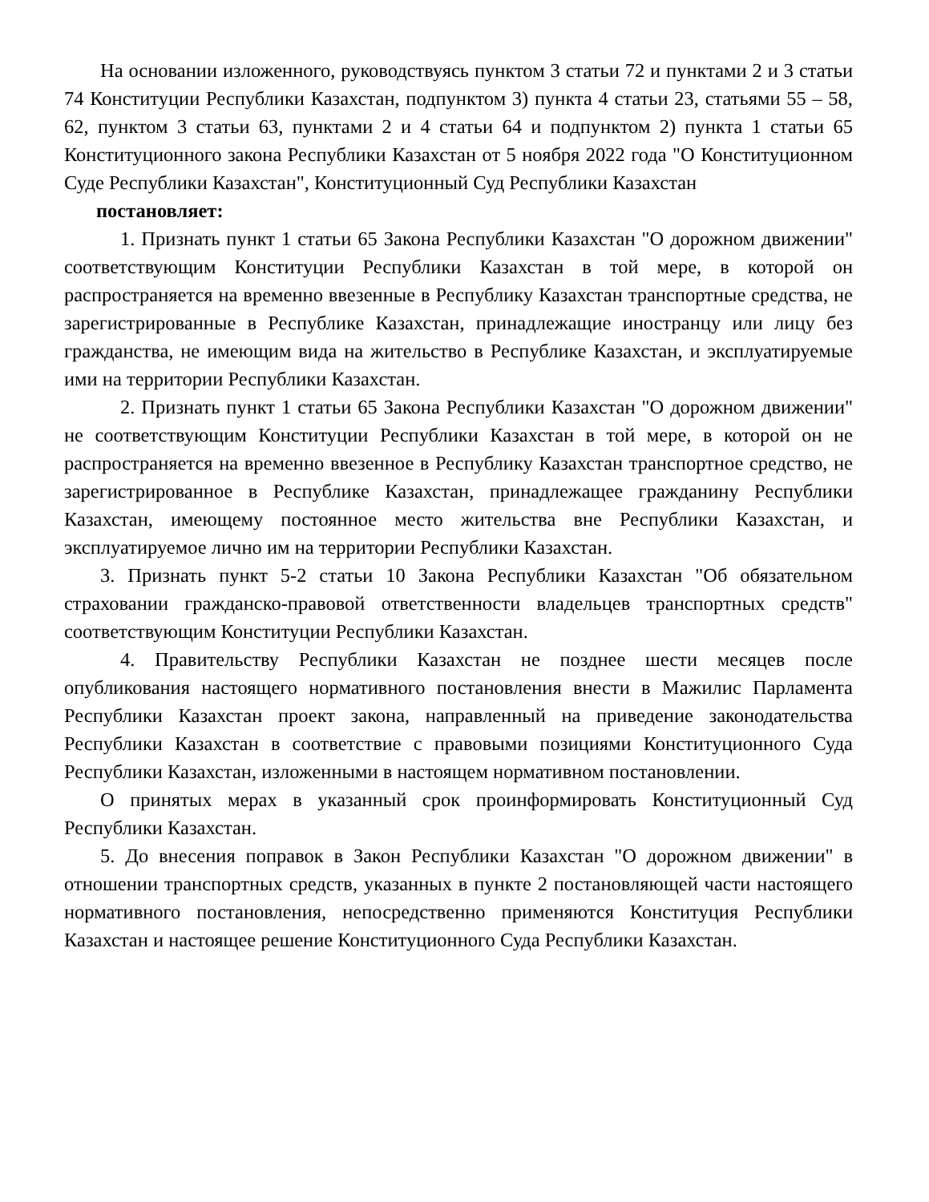На основании изложенного, руководствуясь пунктом 3 статьи 72 и пунктами 2 и 3 статьи 74 Конституции Республики Казахстан, подпунктом 3) пункта 4 статьи 23, статьями 55 – 58, 62, пунктом 3 статьи 63, пунктами 2 и 4 статьи 64 и подпунктом 2) пункта 1 статьи 65 Конституционного закона Республики Казахстан от 5 ноября 2022 года "О Конституционном Суде Республики Казахстан", Конституционный Суд Республики Казахстан
постановляет:
1. Признать пункт 1 статьи 65 Закона Республики Казахстан "О дорожном движении" соответствующим Конституции Республики Казахстан в той мере, в которой он распространяется на временно ввезенные в Республику Казахстан транспортные средства, не зарегистрированные в Республике Казахстан, принадлежащие иностранцу или лицу без гражданства, не имеющим вида на жительство в Республике Казахстан, и эксплуатируемые ими на территории Республики Казахстан.
2. Признать пункт 1 статьи 65 Закона Республики Казахстан "О дорожном движении" не соответствующим Конституции Республики Казахстан в той мере, в которой он не распространяется на временно ввезенное в Республику Казахстан транспортное средство, не зарегистрированное в Республике Казахстан, принадлежащее гражданину Республики Казахстан, имеющему постоянное место жительства вне Республики Казахстан, и эксплуатируемое лично им на территории Республики Казахстан.
3. Признать пункт 5-2 статьи 10 Закона Республики Казахстан "Об обязательном страховании гражданско-правовой ответственности владельцев транспортных средств" соответствующим Конституции Республики Казахстан.
4. Правительству Республики Казахстан не позднее шести месяцев после опубликования настоящего нормативного постановления внести в Мажилис Парламента Республики Казахстан проект закона, направленный на приведение законодательства Республики Казахстан в соответствие с правовыми позициями Конституционного Суда Республики Казахстан, изложенными в настоящем нормативном постановлении.
О принятых мерах в указанный срок проинформировать Конституционный Суд Республики Казахстан.
5. До внесения поправок в Закон Республики Казахстан "О дорожном движении" в отношении транспортных средств, указанных в пункте 2 постановляющей части настоящего нормативного постановления, непосредственно применяются Конституция Республики Казахстан и настоящее решение Конституционного Суда Республики Казахстан.